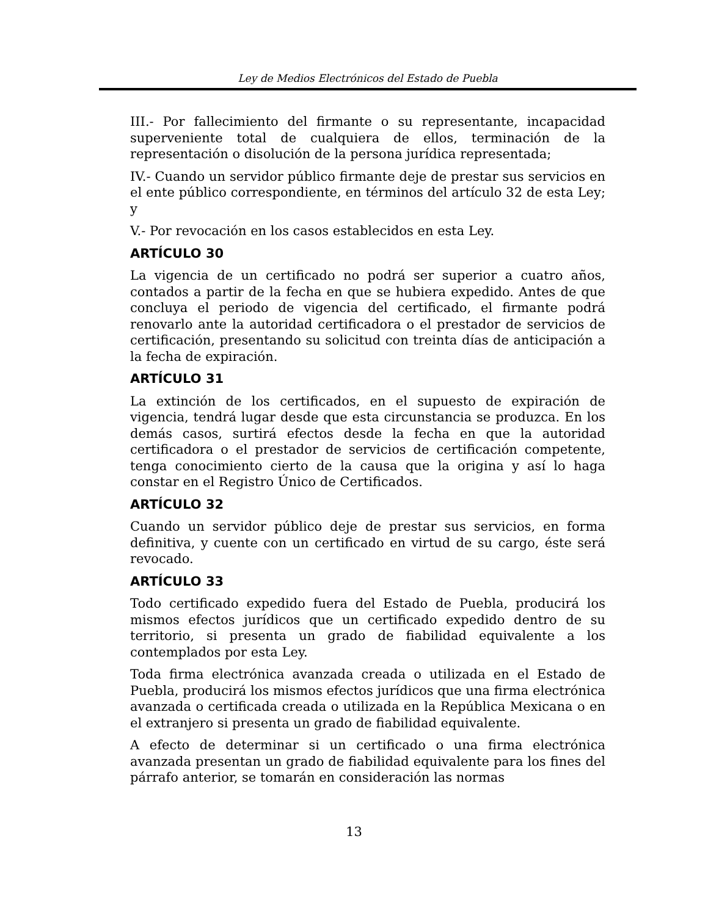Ley de Medios Electrónicos del Estado de Puebla
III.- Por fallecimiento del firmante o su representante, incapacidad superveniente total de cualquiera de ellos, terminación de la representación o disolución de la persona jurídica representada;
IV.- Cuando un servidor público firmante deje de prestar sus servicios en el ente público correspondiente, en términos del artículo 32 de esta Ley; y
V.- Por revocación en los casos establecidos en esta Ley.
ARTÍCULO 30
La vigencia de un certificado no podrá ser superior a cuatro años, contados a partir de la fecha en que se hubiera expedido. Antes de que concluya el periodo de vigencia del certificado, el firmante podrá renovarlo ante la autoridad certificadora o el prestador de servicios de certificación, presentando su solicitud con treinta días de anticipación a la fecha de expiración.
ARTÍCULO 31
La extinción de los certificados, en el supuesto de expiración de vigencia, tendrá lugar desde que esta circunstancia se produzca. En los demás casos, surtirá efectos desde la fecha en que la autoridad certificadora o el prestador de servicios de certificación competente, tenga conocimiento cierto de la causa que la origina y así lo haga constar en el Registro Único de Certificados.
ARTÍCULO 32
Cuando un servidor público deje de prestar sus servicios, en forma definitiva, y cuente con un certificado en virtud de su cargo, éste será revocado.
ARTÍCULO 33
Todo certificado expedido fuera del Estado de Puebla, producirá los mismos efectos jurídicos que un certificado expedido dentro de su territorio, si presenta un grado de fiabilidad equivalente a los contemplados por esta Ley.
Toda firma electrónica avanzada creada o utilizada en el Estado de Puebla, producirá los mismos efectos jurídicos que una firma electrónica avanzada o certificada creada o utilizada en la República Mexicana o en el extranjero si presenta un grado de fiabilidad equivalente.
A efecto de determinar si un certificado o una firma electrónica avanzada presentan un grado de fiabilidad equivalente para los fines del párrafo anterior, se tomarán en consideración las normas
13